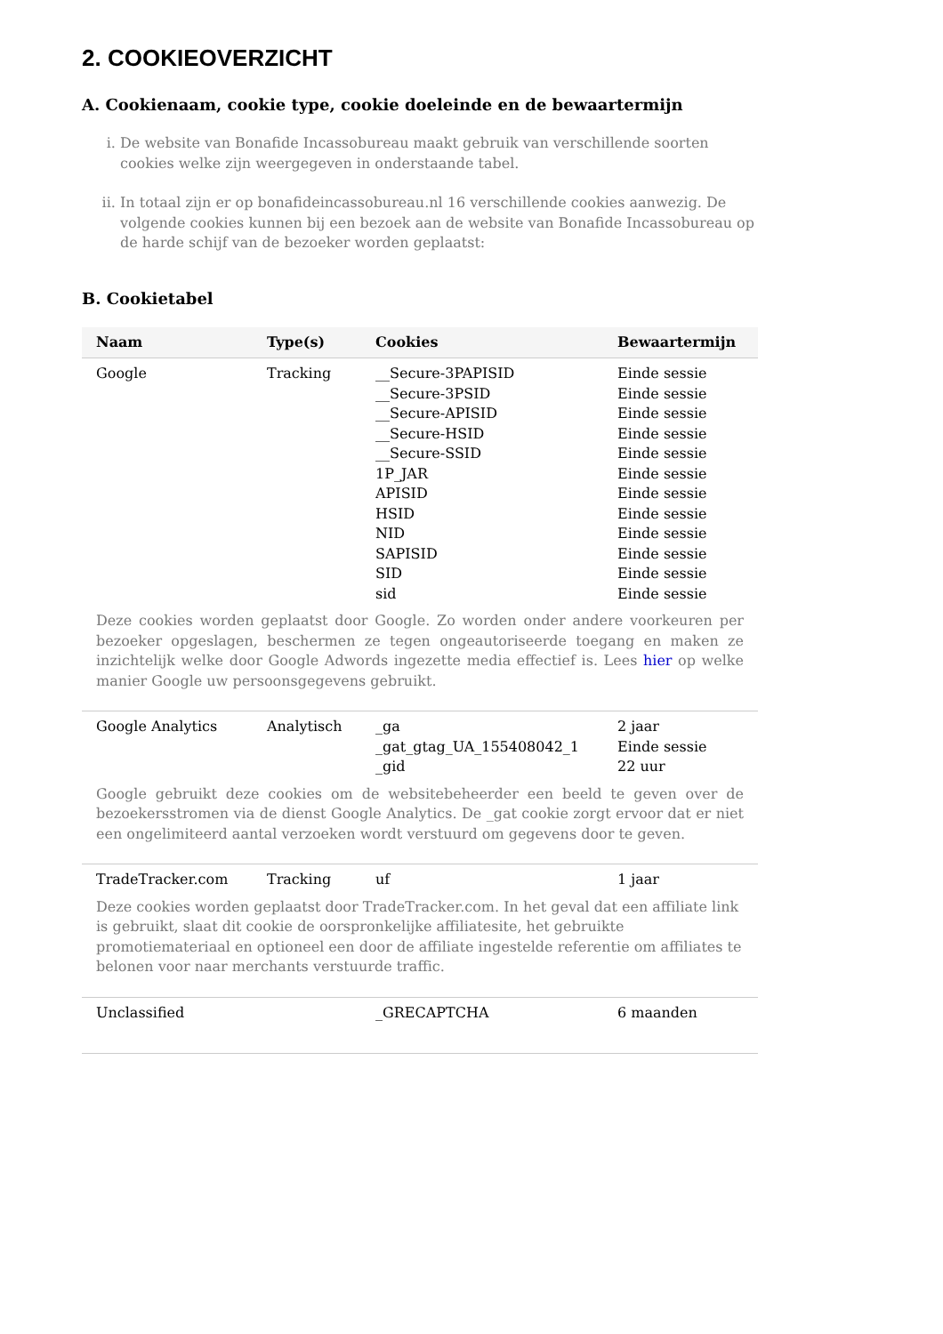2. COOKIEOVERZICHT
A. Cookienaam, cookie type, cookie doeleinde en de bewaartermijn
i. De website van Bonafide Incassobureau maakt gebruik van verschillende soorten cookies welke zijn weergegeven in onderstaande tabel.
ii. In totaal zijn er op bonafideincassobureau.nl 16 verschillende cookies aanwezig. De volgende cookies kunnen bij een bezoek aan de website van Bonafide Incassobureau op de harde schijf van de bezoeker worden geplaatst:
B. Cookietabel
| Naam | Type(s) | Cookies | Bewaartermijn |
| --- | --- | --- | --- |
| Google | Tracking | __Secure-3PAPISID __Secure-3PSID __Secure-APISID __Secure-HSID __Secure-SSID 1P_JAR APISID HSID NID SAPISID SID sid | Einde sessie Einde sessie Einde sessie Einde sessie Einde sessie Einde sessie Einde sessie Einde sessie Einde sessie Einde sessie Einde sessie Einde sessie |
| Deze cookies worden geplaatst door Google. Zo worden onder andere voorkeuren per bezoeker opgeslagen, beschermen ze tegen ongeautoriseerde toegang en maken ze inzichtelijk welke door Google Adwords ingezette media effectief is. Lees hier op welke manier Google uw persoonsgegevens gebruikt. | | | |
| Google Analytics | Analytisch | _ga _gat_gtag_UA_155408042_1 _gid | 2 jaar Einde sessie 22 uur |
| Google gebruikt deze cookies om de websitebeheerder een beeld te geven over de bezoekersstromen via de dienst Google Analytics. De _gat cookie zorgt ervoor dat er niet een ongelimiteerd aantal verzoeken wordt verstuurd om gegevens door te geven. | | | |
| TradeTracker.com | Tracking | uf | 1 jaar |
| Deze cookies worden geplaatst door TradeTracker.com. In het geval dat een affiliate link is gebruikt, slaat dit cookie de oorspronkelijke affiliatesite, het gebruikte promotiemateriaal en optioneel een door de affiliate ingestelde referentie om affiliates te belonen voor naar merchants verstuurde traffic. | | | |
| Unclassified | | _GRECAPTCHA | 6 maanden |